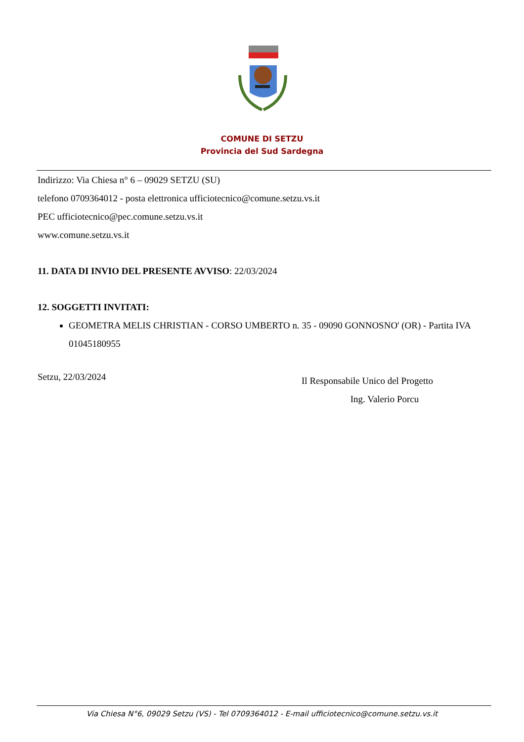COMUNE DI SETZU
Provincia del Sud Sardegna
Indirizzo: Via Chiesa n° 6 – 09029 SETZU (SU)
telefono 0709364012 - posta elettronica ufficiotecnico@comune.setzu.vs.it
PEC ufficiotecnico@pec.comune.setzu.vs.it
www.comune.setzu.vs.it
11. DATA DI INVIO DEL PRESENTE AVVISO: 22/03/2024
12. SOGGETTI INVITATI:
GEOMETRA MELIS CHRISTIAN - CORSO UMBERTO n. 35 - 09090 GONNOSNO' (OR) - Partita IVA 01045180955
Setzu, 22/03/2024 Il Responsabile Unico del Progetto
Ing. Valerio Porcu
Via Chiesa N°6, 09029 Setzu (VS) - Tel 0709364012 - E-mail ufficiotecnico@comune.setzu.vs.it